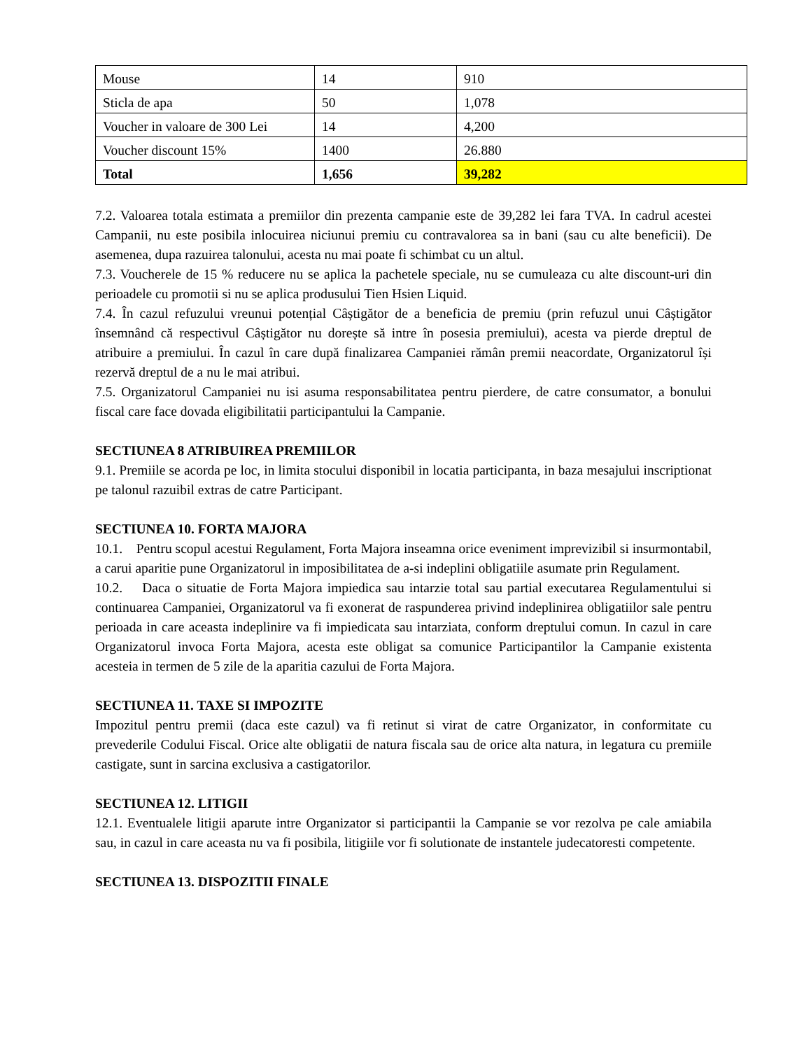| Mouse | 14 | 910 |
| Sticla de apa | 50 | 1,078 |
| Voucher in valoare de 300 Lei | 14 | 4,200 |
| Voucher discount 15% | 1400 | 26.880 |
| Total | 1,656 | 39,282 |
7.2. Valoarea totala estimata a premiilor din prezenta campanie este de 39,282 lei fara TVA. In cadrul acestei Campanii, nu este posibila inlocuirea niciunui premiu cu contravalorea sa in bani (sau cu alte beneficii). De asemenea, dupa razuirea talonului, acesta nu mai poate fi schimbat cu un altul.
7.3. Voucherele de 15 % reducere nu se aplica la pachetele speciale, nu se cumuleaza cu alte discount-uri din perioadele cu promotii si nu se aplica produsului Tien Hsien Liquid.
7.4. În cazul refuzului vreunui potențial Câștigător de a beneficia de premiu (prin refuzul unui Câștigător însemnând că respectivul Câștigător nu dorește să intre în posesia premiului), acesta va pierde dreptul de atribuire a premiului. În cazul în care după finalizarea Campaniei rămân premii neacordate, Organizatorul își rezervă dreptul de a nu le mai atribui.
7.5. Organizatorul Campaniei nu isi asuma responsabilitatea pentru pierdere, de catre consumator, a bonului fiscal care face dovada eligibilitatii participantului la Campanie.
SECTIUNEA 8 ATRIBUIREA PREMIILOR
9.1. Premiile se acorda pe loc, in limita stocului disponibil in locatia participanta, in baza mesajului inscriptionat pe talonul razuibil extras de catre Participant.
SECTIUNEA 10. FORTA MAJORA
10.1. Pentru scopul acestui Regulament, Forta Majora inseamna orice eveniment imprevizibil si insurmontabil, a carui aparitie pune Organizatorul in imposibilitatea de a-si indeplini obligatiile asumate prin Regulament.
10.2. Daca o situatie de Forta Majora impiedica sau intarzie total sau partial executarea Regulamentului si continuarea Campaniei, Organizatorul va fi exonerat de raspunderea privind indeplinirea obligatiilor sale pentru perioada in care aceasta indeplinire va fi impiedicata sau intarziata, conform dreptului comun. In cazul in care Organizatorul invoca Forta Majora, acesta este obligat sa comunice Participantilor la Campanie existenta acesteia in termen de 5 zile de la aparitia cazului de Forta Majora.
SECTIUNEA 11. TAXE SI IMPOZITE
Impozitul pentru premii (daca este cazul) va fi retinut si virat de catre Organizator, in conformitate cu prevederile Codului Fiscal. Orice alte obligatii de natura fiscala sau de orice alta natura, in legatura cu premiile castigate, sunt in sarcina exclusiva a castigatorilor.
SECTIUNEA 12. LITIGII
12.1. Eventualele litigii aparute intre Organizator si participantii la Campanie se vor rezolva pe cale amiabila sau, in cazul in care aceasta nu va fi posibila, litigiile vor fi solutionate de instantele judecatoresti competente.
SECTIUNEA 13. DISPOZITII FINALE